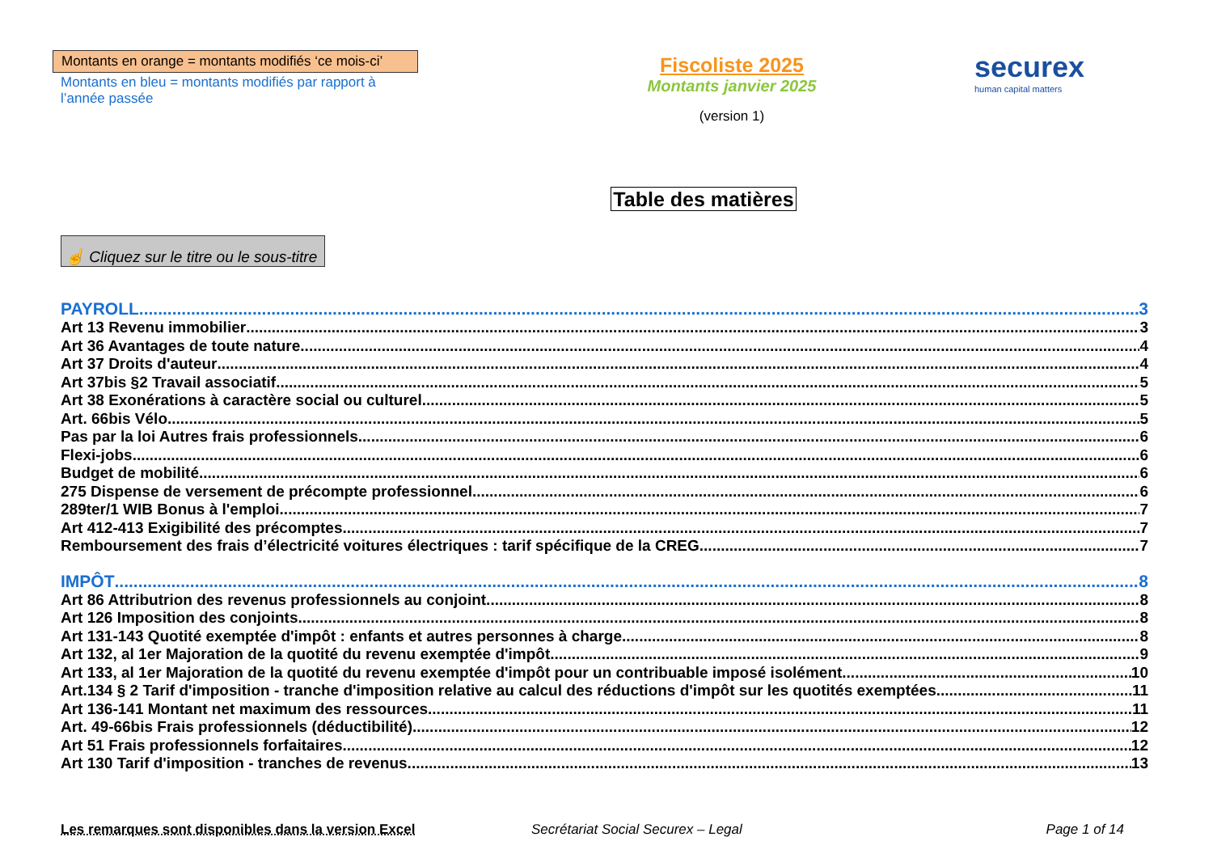Montants en orange = montants modifiés ‘ce mois-ci’
Montants en bleu = montants modifiés par rapport à l’année passée
Fiscoliste 2025
Montants janvier 2025
(version 1)
securex
human capital matters
Table des matières
☝ Cliquez sur le titre ou le sous-titre
PAYROLL 3
Art 13 Revenu immobilier 3
Art 36 Avantages de toute nature 4
Art 37 Droits d'auteur 4
Art 37bis §2 Travail associatif 5
Art 38 Exonérations à caractère social ou culturel 5
Art. 66bis Vélo 5
Pas par la loi Autres frais professionnels 6
Flexi-jobs 6
Budget de mobilité 6
275 Dispense de versement de précompte professionnel 6
289ter/1 WIB Bonus à l'emploi 7
Art 412-413 Exigibilité des précomptes 7
Remboursement des frais d’électricité voitures électriques : tarif spécifique de la CREG 7
IMPÔT 8
Art 86 Attributrion des revenus professionnels au conjoint 8
Art 126 Imposition des conjoints 8
Art 131-143 Quotité exemptée d'impôt : enfants et autres personnes à charge 8
Art 132, al 1er Majoration de la quotité du revenu exemptée d'impôt 9
Art 133, al 1er Majoration de la quotité du revenu exemptée d'impôt pour un contribuable imposé isolément 10
Art.134 § 2 Tarif d'imposition - tranche d'imposition relative au calcul des réductions d'impôt sur les quotités exemptées 11
Art 136-141 Montant net maximum des ressources 11
Art. 49-66bis Frais professionnels (déductibilité) 12
Art 51 Frais professionnels forfaitaires 12
Art 130 Tarif d'imposition - tranches de revenus 13
Les remarques sont disponibles dans la version Excel Secrétariat Social Securex – Legal Page 1 of 14